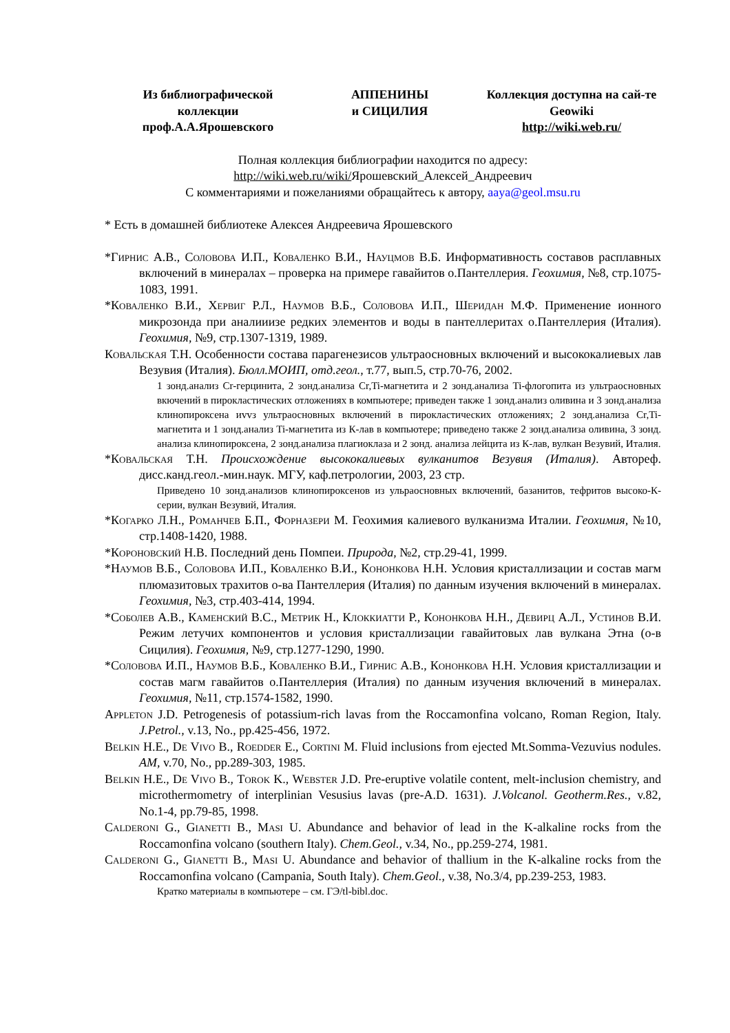Из библиографической коллекции проф.А.А.Ярошевского
АППЕНИНЫ
и СИЦИЛИЯ
Коллекция доступна на сай-те Geowiki
http://wiki.web.ru/
Полная коллекция библиографии находится по адресу:
http://wiki.web.ru/wiki/Ярошевский_Алексей_Андреевич
С комментариями и пожеланиями обращайтесь к автору, aaya@geol.msu.ru
* Есть в домашней библиотеке Алексея Андреевича Ярошевского
*Гирнис А.В., Соловова И.П., Коваленко В.И., Науцмов В.Б. Информативность составов расплавных включений в минералах – проверка на примере гавайитов о.Пантеллерия. Геохимия, №8, стр.1075-1083, 1991.
*Коваленко В.И., Хервиг Р.Л., Наумов В.Б., Соловова И.П., Шеридан М.Ф. Применение ионного микрозонда при аналииизе редких элементов и воды в пантеллеритах о.Пантеллерия (Италия). Геохимия, №9, стр.1307-1319, 1989.
Ковальская Т.Н. Особенности состава парагенезисов ультраосновных включений и высококалиевых лав Везувия (Италия). Бюлл.МОИП, отд.геол., т.77, вып.5, стр.70-76, 2002.
1 зонд.анализ Cr-герцинита, 2 зонд.анализа Cr,Ti-магнетита и 2 зонд.анализа Ti-флогопита из ультраосновных вкючений в пирокластических отложениях в компьютере; приведен также 1 зонд.анализ оливина и 3 зонд.анализа клинопироксена иvvз ультраосновных включений в пирокластических отложениях; 2 зонд.анализа Cr,Ti-магнетита и 1 зонд.анализ Ti-магнетита из К-лав в компьютере; приведено также 2 зонд.анализа оливина, 3 зонд. анализа клинопироксена, 2 зонд.анализа плагиоклаза и 2 зонд. анализа лейцита из К-лав, вулкан Везувий, Италия.
*Ковальская Т.Н. Происхождение высококалиевых вулканитов Везувия (Италия). Автореф. дисс.канд.геол.-мин.наук. МГУ, каф.петрологии, 2003, 23 стр.
Приведено 10 зонд.анализов клинопироксенов из ульраосновных включений, базанитов, тефритов высоко-К-серии, вулкан Везувий, Италия.
*Когарко Л.Н., Романчев Б.П., Форназери М. Геохимия калиевого вулканизма Италии. Геохимия, №10, стр.1408-1420, 1988.
*Короновский Н.В. Последний день Помпеи. Природа, №2, стр.29-41, 1999.
*Наумов В.Б., Соловова И.П., Коваленко В.И., Кононкова Н.Н. Условия кристаллизации и состав магм плюмазитовых трахитов о-ва Пантеллерия (Италия) по данным изучения включений в минералах. Геохимия, №3, стр.403-414, 1994.
*Соболев А.В., Каменский В.С., Метрик Н., Клоккиатти Р., Кононкова Н.Н., Девирц А.Л., Устинов В.И. Режим летучих компонентов и условия кристаллизации гавайитовых лав вулкана Этна (о-в Сицилия). Геохимия, №9, стр.1277-1290, 1990.
*Соловова И.П., Наумов В.Б., Коваленко В.И., Гирнис А.В., Кононкова Н.Н. Условия кристаллизации и состав магм гавайитов о.Пантеллерия (Италия) по данным изучения включений в минералах. Геохимия, №11, стр.1574-1582, 1990.
Appleton J.D. Petrogenesis of potassium-rich lavas from the Roccamonfina volcano, Roman Region, Italy. J.Petrol., v.13, No., pp.425-456, 1972.
Belkin H.E., De Vivo B., Roedder E., Cortini M. Fluid inclusions from ejected Mt.Somma-Vezuvius nodules. AM, v.70, No., pp.289-303, 1985.
Belkin H.E., De Vivo B., Torok K., Webster J.D. Pre-eruptive volatile content, melt-inclusion chemistry, and microthermometry of interplinian Vesusius lavas (pre-A.D. 1631). J.Volcanol. Geotherm.Res., v.82, No.1-4, pp.79-85, 1998.
Calderoni G., Gianetti B., Masi U. Abundance and behavior of lead in the K-alkaline rocks from the Roccamonfina volcano (southern Italy). Chem.Geol., v.34, No., pp.259-274, 1981.
Calderoni G., Gianetti B., Masi U. Abundance and behavior of thallium in the K-alkaline rocks from the Roccamonfina volcano (Campania, South Italy). Chem.Geol., v.38, No.3/4, pp.239-253, 1983.
Кратко материалы в компьютере – см. ГЭ/tl-bibl.doc.